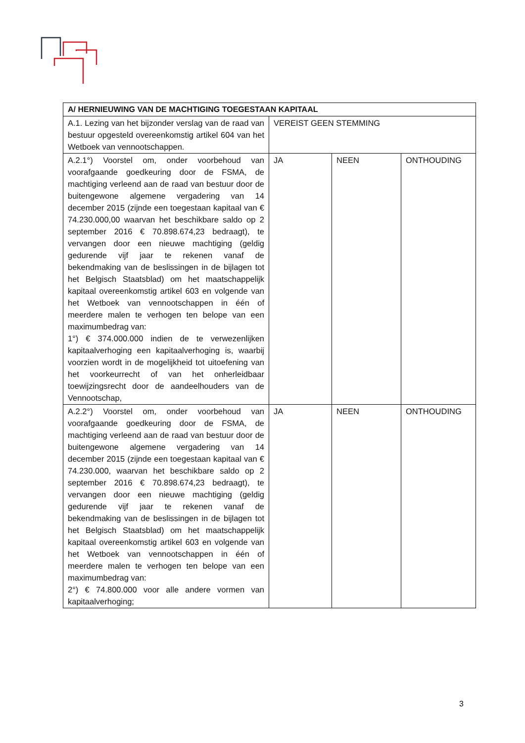| A/ HERNIEUWING VAN DE MACHTIGING TOEGESTAAN KAPITAAL | | | |
| --- | --- | --- | --- |
| A.1. Lezing van het bijzonder verslag van de raad van bestuur opgesteld overeenkomstig artikel 604 van het Wetboek van vennootschappen. | VEREIST GEEN STEMMING | | |
| A.2.1°) Voorstel om, onder voorbehoud van voorafgaande goedkeuring door de FSMA, de machtiging verleend aan de raad van bestuur door de buitengewone algemene vergadering van 14 december 2015 (zijnde een toegestaan kapitaal van € 74.230.000,00 waarvan het beschikbare saldo op 2 september 2016 € 70.898.674,23 bedraagt), te vervangen door een nieuwe machtiging (geldig gedurende vijf jaar te rekenen vanaf de bekendmaking van de beslissingen in de bijlagen tot het Belgisch Staatsblad) om het maatschappelijk kapitaal overeenkomstig artikel 603 en volgende van het Wetboek van vennootschappen in één of meerdere malen te verhogen ten belope van een maximumbedrag van: 1°) € 374.000.000 indien de te verwezenlijken kapitaalverhoging een kapitaalverhoging is, waarbij voorzien wordt in de mogelijkheid tot uitoefening van het voorkeurrecht of van het onherleidbaar toewijzingsrecht door de aandeelhouders van de Vennootschap, | JA | NEEN | ONTHOUDING |
| A.2.2°) Voorstel om, onder voorbehoud van voorafgaande goedkeuring door de FSMA, de machtiging verleend aan de raad van bestuur door de buitengewone algemene vergadering van 14 december 2015 (zijnde een toegestaan kapitaal van € 74.230.000, waarvan het beschikbare saldo op 2 september 2016 € 70.898.674,23 bedraagt), te vervangen door een nieuwe machtiging (geldig gedurende vijf jaar te rekenen vanaf de bekendmaking van de beslissingen in de bijlagen tot het Belgisch Staatsblad) om het maatschappelijk kapitaal overeenkomstig artikel 603 en volgende van het Wetboek van vennootschappen in één of meerdere malen te verhogen ten belope van een maximumbedrag van: 2°) € 74.800.000 voor alle andere vormen van kapitaalverhoging; | JA | NEEN | ONTHOUDING |
3